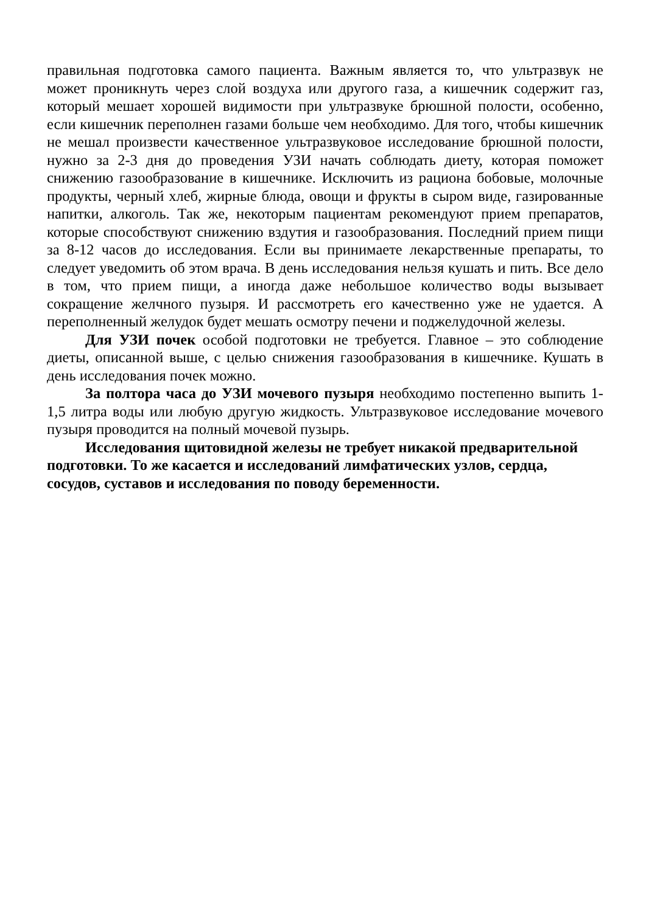правильная подготовка самого пациента. Важным является то, что ультразвук не может проникнуть через слой воздуха или другого газа, а кишечник содержит газ, который мешает хорошей видимости при ультразвуке брюшной полости, особенно, если кишечник переполнен газами больше чем необходимо. Для того, чтобы кишечник не мешал произвести качественное ультразвуковое исследование брюшной полости, нужно за 2-3 дня до проведения УЗИ начать соблюдать диету, которая поможет снижению газообразование в кишечнике. Исключить из рациона бобовые, молочные продукты, черный хлеб, жирные блюда, овощи и фрукты в сыром виде, газированные напитки, алкоголь. Так же, некоторым пациентам рекомендуют прием препаратов, которые способствуют снижению вздутия и газообразования. Последний прием пищи за 8-12 часов до исследования. Если вы принимаете лекарственные препараты, то следует уведомить об этом врача. В день исследования нельзя кушать и пить. Все дело в том, что прием пищи, а иногда даже небольшое количество воды вызывает сокращение желчного пузыря. И рассмотреть его качественно уже не удается. А переполненный желудок будет мешать осмотру печени и поджелудочной железы.
Для УЗИ почек особой подготовки не требуется. Главное – это соблюдение диеты, описанной выше, с целью снижения газообразования в кишечнике. Кушать в день исследования почек можно.
За полтора часа до УЗИ мочевого пузыря необходимо постепенно выпить 1-1,5 литра воды или любую другую жидкость. Ультразвуковое исследование мочевого пузыря проводится на полный мочевой пузырь.
Исследования щитовидной железы не требует никакой предварительной подготовки. То же касается и исследований лимфатических узлов, сердца, сосудов, суставов и исследования по поводу беременности.